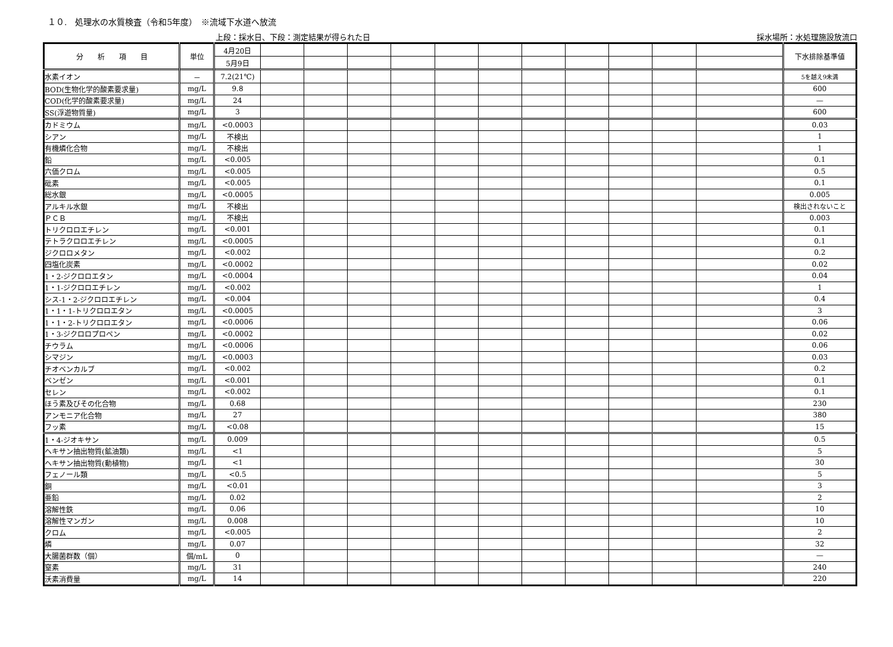１０.　処理水の水質検査（令和5年度）　※流域下水道へ放流
上段：採水日、下段：測定結果が得られた日 採水場所：水処理施設放流口
| 分 析 項 目 | 単位 | 4月20日 | | | | | | | | | | | | 下水排除基準値 |
| | | 5月9日 | | | | | | | | | | | | |
| 水素イオン | － | 7.2(21℃) | | | | | | | | | | | | 5を越え9未満 |
| BOD(生物化学的酸素要求量) | mg/L | 9.8 | | | | | | | | | | | | 600 |
| COD(化学的酸素要求量) | mg/L | 24 | | | | | | | | | | | | — |
| SS(浮遊物質量) | mg/L | 3 | | | | | | | | | | | | 600 |
| カドミウム | mg/L | <0.0003 | | | | | | | | | | | | 0.03 |
| シアン | mg/L | 不検出 | | | | | | | | | | | | 1 |
| 有機燐化合物 | mg/L | 不検出 | | | | | | | | | | | | 1 |
| 鉛 | mg/L | <0.005 | | | | | | | | | | | | 0.1 |
| 六価クロム | mg/L | <0.005 | | | | | | | | | | | | 0.5 |
| 砒素 | mg/L | <0.005 | | | | | | | | | | | | 0.1 |
| 総水銀 | mg/L | <0.0005 | | | | | | | | | | | | 0.005 |
| アルキル水銀 | mg/L | 不検出 | | | | | | | | | | | | 検出されないこと |
| ＰＣＢ | mg/L | 不検出 | | | | | | | | | | | | 0.003 |
| トリクロロエチレン | mg/L | <0.001 | | | | | | | | | | | | 0.1 |
| テトラクロロエチレン | mg/L | <0.0005 | | | | | | | | | | | | 0.1 |
| ジクロロメタン | mg/L | <0.002 | | | | | | | | | | | | 0.2 |
| 四塩化炭素 | mg/L | <0.0002 | | | | | | | | | | | | 0.02 |
| 1・2-ジクロロエタン | mg/L | <0.0004 | | | | | | | | | | | | 0.04 |
| 1・1-ジクロロエチレン | mg/L | <0.002 | | | | | | | | | | | | 1 |
| シス-1・2-ジクロロエチレン | mg/L | <0.004 | | | | | | | | | | | | 0.4 |
| 1・1・1-トリクロロエタン | mg/L | <0.0005 | | | | | | | | | | | | 3 |
| 1・1・2-トリクロロエタン | mg/L | <0.0006 | | | | | | | | | | | | 0.06 |
| 1・3-ジクロロプロペン | mg/L | <0.0002 | | | | | | | | | | | | 0.02 |
| チウラム | mg/L | <0.0006 | | | | | | | | | | | | 0.06 |
| シマジン | mg/L | <0.0003 | | | | | | | | | | | | 0.03 |
| チオベンカルブ | mg/L | <0.002 | | | | | | | | | | | | 0.2 |
| ベンゼン | mg/L | <0.001 | | | | | | | | | | | | 0.1 |
| セレン | mg/L | <0.002 | | | | | | | | | | | | 0.1 |
| ほう素及びその化合物 | mg/L | 0.68 | | | | | | | | | | | | 230 |
| アンモニア化合物 | mg/L | 27 | | | | | | | | | | | | 380 |
| フッ素 | mg/L | <0.08 | | | | | | | | | | | | 15 |
| 1・4-ジオキサン | mg/L | 0.009 | | | | | | | | | | | | 0.5 |
| ヘキサン抽出物質(鉱油類) | mg/L | <1 | | | | | | | | | | | | 5 |
| ヘキサン抽出物質(動植物) | mg/L | <1 | | | | | | | | | | | | 30 |
| フェノール類 | mg/L | <0.5 | | | | | | | | | | | | 5 |
| 銅 | mg/L | <0.01 | | | | | | | | | | | | 3 |
| 亜鉛 | mg/L | 0.02 | | | | | | | | | | | | 2 |
| 溶解性鉄 | mg/L | 0.06 | | | | | | | | | | | | 10 |
| 溶解性マンガン | mg/L | 0.008 | | | | | | | | | | | | 10 |
| クロム | mg/L | <0.005 | | | | | | | | | | | | 2 |
| 燐 | mg/L | 0.07 | | | | | | | | | | | | 32 |
| 大腸菌群数（個） | 個/mL | 0 | | | | | | | | | | | | — |
| 窒素 | mg/L | 31 | | | | | | | | | | | | 240 |
| 沃素消費量 | mg/L | 14 | | | | | | | | | | | | 220 |